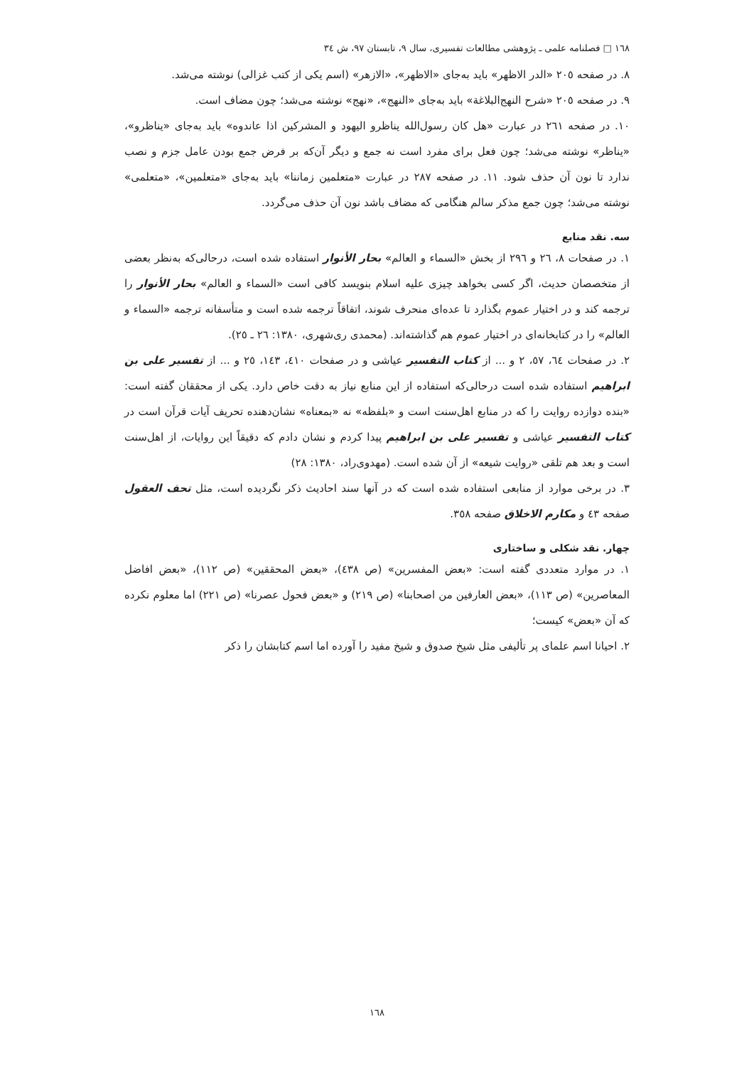١٦٨ □ فصلنامه علمی ـ پژوهشی مطالعات تفسیری، سال ٩، تابستان ٩٧، ش ٣٤
٨. در صفحه ٢٠٥ «الدر الاظهر» باید به‌جای «الاظهر»، «الازهر» (اسم یکی از کتب غزالی) نوشته می‌شد.
٩. در صفحه ٢٠٥ «شرح النهج‌البلاغة» باید به‌جای «النهج»، «نهج» نوشته می‌شد؛ چون مضاف است.
١٠. در صفحه ٢٦١ در عبارت «هل کان رسول‌الله یناظرو الیهود و المشرکین اذا عاندوه» باید به‌جای «یناظرو»، «یناظر» نوشته می‌شد؛ چون فعل برای مفرد است نه جمع و دیگر آن‌که بر فرض جمع بودن عامل جزم و نصب ندارد تا نون آن حذف شود. ١١. در صفحه ٢٨٧ در عبارت «متعلمین زماننا» باید به‌جای «متعلمین»، «متعلمی» نوشته می‌شد؛ چون جمع مذکر سالم هنگامی که مضاف باشد نون آن حذف می‌گردد.
سه. نقد منابع
١. در صفحات ٨، ٢٦ و ٢٩٦ از بخش «السماء و العالم» بحار الأنوار استفاده شده است، درحالی‌که به‌نظر بعضی از متخصصان حدیث، اگر کسی بخواهد چیزی علیه اسلام بنویسد کافی است «السماء و العالم» بحار الأنوار را ترجمه کند و در اختیار عموم بگذارد تا عده‌ای منحرف شوند، اتفاقاً ترجمه شده است و متأسفانه ترجمه «السماء و العالم» را در کتابخانه‌ای در اختیار عموم هم گذاشته‌اند. (محمدی ری‌شهری، ١٣٨٠: ٢٦ ـ ٢٥).
٢. در صفحات ٦٤، ٥٧، ٢ و ... از کتاب التفسیر عیاشی و در صفحات ٤١٠، ١٤٣، ٢٥ و ... از تفسیر علی بن ابراهیم استفاده شده است درحالی‌که استفاده از این منابع نیاز به دقت خاص دارد. یکی از محققان گفته است: «بنده دوازده روایت را که در منابع اهل‌سنت است و «بلفظه» نه «بمعناه» نشان‌دهنده تحریف آیات قرآن است در کتاب التفسیر عیاشی و تفسیر علی بن ابراهیم پیدا کردم و نشان دادم که دقیقاً این روایات، از اهل‌سنت است و بعد هم تلقی «روایت شیعه» از آن شده است. (مهدوی‌راد، ١٣٨٠: ٢٨)
٣. در برخی موارد از منابعی استفاده شده است که در آنها سند احادیث ذکر نگردیده است، مثل تحف العقول صفحه ٤٣ و مکارم الاخلاق صفحه ٣٥٨.
چهار. نقد شکلی و ساختاری
١. در موارد متعددی گفته است: «بعض المفسرین» (ص ٤٣٨)، «بعض المحققین» (ص ١١٢)، «بعض افاضل المعاصرین» (ص ١١٣)، «بعض العارفین من اصحابنا» (ص ٢١٩) و «بعض فحول عصرنا» (ص ٢٢١) اما معلوم نکرده که آن «بعض» کیست؛
٢. احیانا اسم علمای پر تألیفی مثل شیخ صدوق و شیخ مفید را آورده اما اسم کتابشان را ذکر
١٦٨